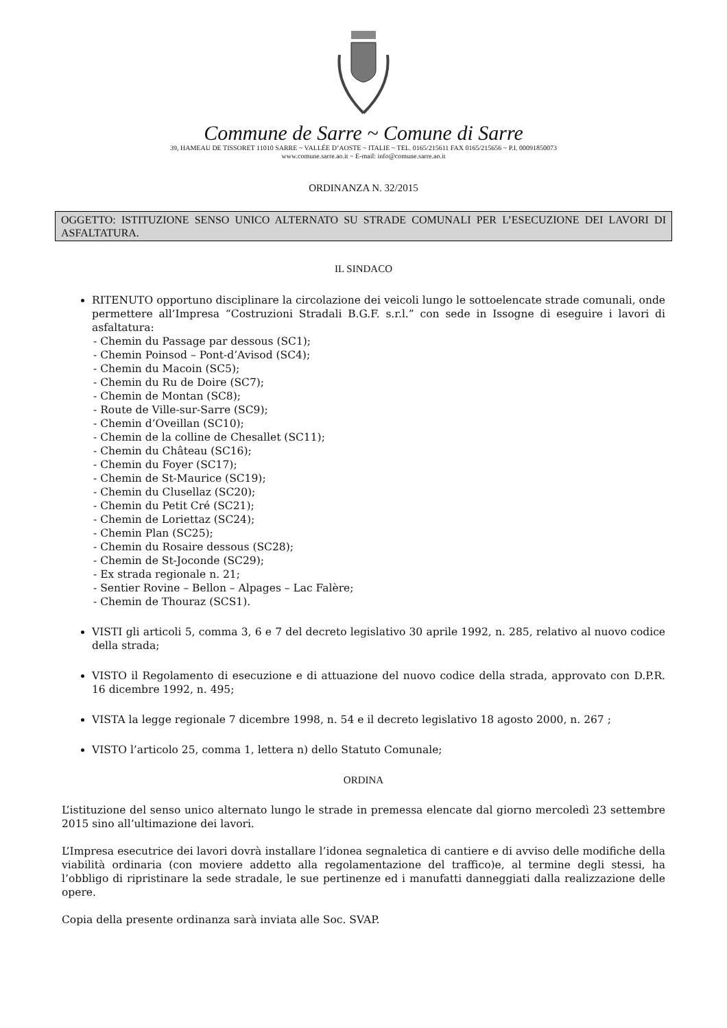Commune de Sarre ~ Comune di Sarre
39, HAMEAU DE TISSORET 11010 SARRE ~ VALLÉE D’AOSTE ~ ITALIE ~ TEL. 0165/215611 FAX 0165/215656 ~ P.I. 00091850073
www.comune.sarre.ao.it ~ E-mail: info@comune.sarre.ao.it
ORDINANZA N. 32/2015
OGGETTO: ISTITUZIONE SENSO UNICO ALTERNATO SU STRADE COMUNALI PER L’ESECUZIONE DEI LAVORI DI ASFALTATURA.
IL SINDACO
RITENUTO opportuno disciplinare la circolazione dei veicoli lungo le sottoelencate strade comunali, onde permettere all’Impresa “Costruzioni Stradali B.G.F. s.r.l.” con sede in Issogne di eseguire i lavori di asfaltatura:
- Chemin du Passage par dessous (SC1);
- Chemin Poinsod – Pont-d’Avisod (SC4);
- Chemin du Macoin (SC5);
- Chemin du Ru de Doire (SC7);
- Chemin de Montan (SC8);
- Route de Ville-sur-Sarre (SC9);
- Chemin d’Oveillan (SC10);
- Chemin de la colline de Chesallet (SC11);
- Chemin du Château (SC16);
- Chemin du Foyer (SC17);
- Chemin de St-Maurice (SC19);
- Chemin du Clusellaz (SC20);
- Chemin du Petit Cré (SC21);
- Chemin de Loriettaz (SC24);
- Chemin Plan (SC25);
- Chemin du Rosaire dessous (SC28);
- Chemin de St-Joconde (SC29);
- Ex strada regionale n. 21;
- Sentier Rovine – Bellon – Alpages – Lac Falère;
- Chemin de Thouraz (SCS1).
VISTI gli articoli 5, comma 3, 6 e 7 del decreto legislativo 30 aprile 1992, n. 285, relativo al nuovo codice della strada;
VISTO il Regolamento di esecuzione e di attuazione del nuovo codice della strada, approvato con D.P.R. 16 dicembre 1992, n. 495;
VISTA la legge regionale 7 dicembre 1998, n. 54 e il decreto legislativo 18 agosto 2000, n. 267 ;
VISTO l’articolo 25, comma 1, lettera n) dello Statuto Comunale;
ORDINA
L’istituzione del senso unico alternato lungo le strade in premessa elencate dal giorno mercoledì 23 settembre 2015 sino all’ultimazione dei lavori.
L’Impresa esecutrice dei lavori dovrà installare l’idonea segnaletica di cantiere e di avviso delle modifiche della viabilità ordinaria (con moviere addetto alla regolamentazione del traffico)e, al termine degli stessi, ha l’obbligo di ripristinare la sede stradale, le sue pertinenze ed i manufatti danneggiati dalla realizzazione delle opere.
Copia della presente ordinanza sarà inviata alle Soc. SVAP.